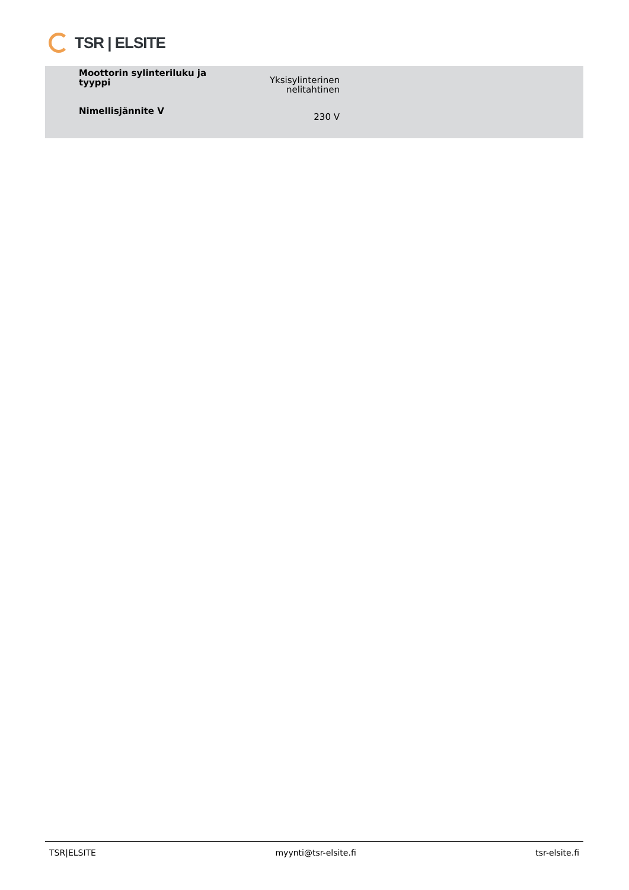TSR | ELSITE
| Moottorin sylinteriluku ja tyyppi | Yksisylinterinen nelitahtinen |
| Nimellisjännite V | 230 V |
TSR|ELSITE myynti@tsr-elsite.fi tsr-elsite.fi